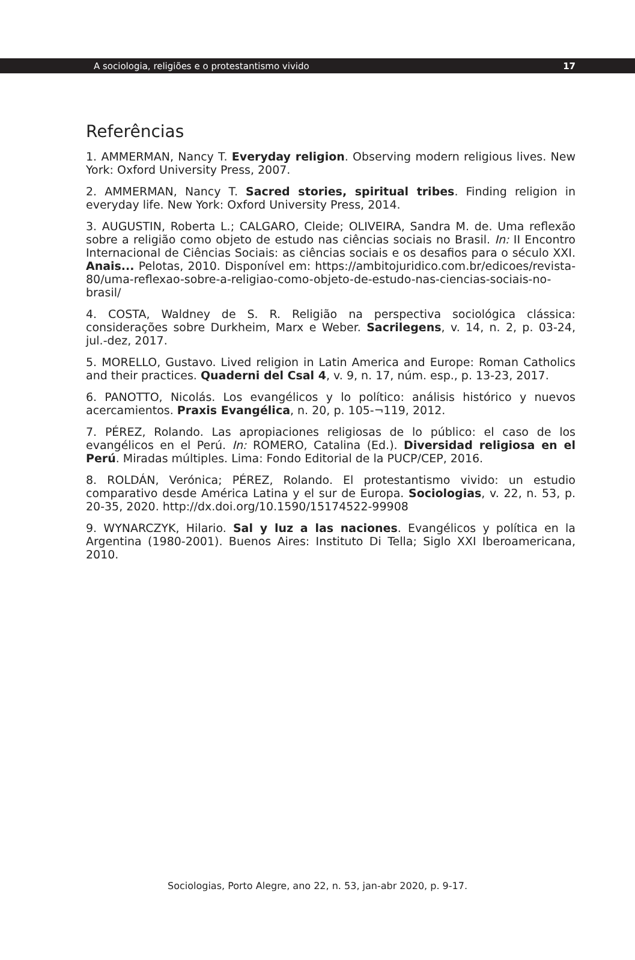A sociologia, religiões e o protestantismo vivido 17
Referências
1. AMMERMAN, Nancy T. Everyday religion. Observing modern religious lives. New York: Oxford University Press, 2007.
2. AMMERMAN, Nancy T. Sacred stories, spiritual tribes. Finding religion in everyday life. New York: Oxford University Press, 2014.
3. AUGUSTIN, Roberta L.; CALGARO, Cleide; OLIVEIRA, Sandra M. de. Uma reflexão sobre a religião como objeto de estudo nas ciências sociais no Brasil. In: II Encontro Internacional de Ciências Sociais: as ciências sociais e os desafios para o século XXI. Anais... Pelotas, 2010. Disponível em: https://ambitojuridico.com.br/edicoes/revista-80/uma-reflexao-sobre-a-religiao-como-objeto-de-estudo-nas-ciencias-sociais-no-brasil/
4. COSTA, Waldney de S. R. Religião na perspectiva sociológica clássica: considerações sobre Durkheim, Marx e Weber. Sacrilegens, v. 14, n. 2, p. 03-24, jul.-dez, 2017.
5. MORELLO, Gustavo. Lived religion in Latin America and Europe: Roman Catholics and their practices. Quaderni del Csal 4, v. 9, n. 17, núm. esp., p. 13-23, 2017.
6. PANOTTO, Nicolás. Los evangélicos y lo político: análisis histórico y nuevos acercamientos. Praxis Evangélica, n. 20, p. 105-¬119, 2012.
7. PÉREZ, Rolando. Las apropiaciones religiosas de lo público: el caso de los evangélicos en el Perú. In: ROMERO, Catalina (Ed.). Diversidad religiosa en el Perú. Miradas múltiples. Lima: Fondo Editorial de la PUCP/CEP, 2016.
8. ROLDÁN, Verónica; PÉREZ, Rolando. El protestantismo vivido: un estudio comparativo desde América Latina y el sur de Europa. Sociologias, v. 22, n. 53, p. 20-35, 2020. http://dx.doi.org/10.1590/15174522-99908
9. WYNARCZYK, Hilario. Sal y luz a las naciones. Evangélicos y política en la Argentina (1980-2001). Buenos Aires: Instituto Di Tella; Siglo XXI Iberoamericana, 2010.
Sociologias, Porto Alegre, ano 22, n. 53, jan-abr 2020, p. 9-17.